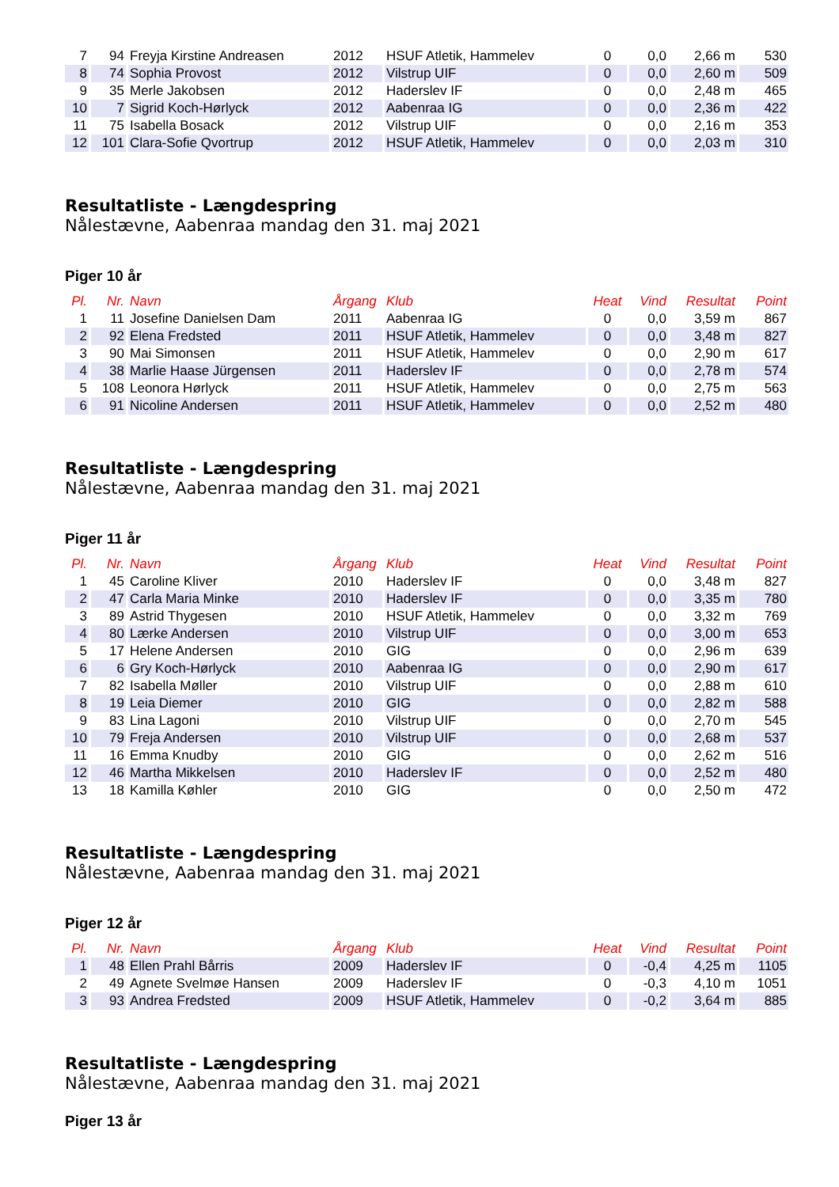| 7 | 94 | Freyja Kirstine Andreasen | 2012 | HSUF Atletik, Hammelev | 0 | 0,0 | 2,66 m | 530 |
| 8 | 74 | Sophia Provost | 2012 | Vilstrup UIF | 0 | 0,0 | 2,60 m | 509 |
| 9 | 35 | Merle Jakobsen | 2012 | Haderslev IF | 0 | 0,0 | 2,48 m | 465 |
| 10 | 7 | Sigrid Koch-Hørlyck | 2012 | Aabenraa IG | 0 | 0,0 | 2,36 m | 422 |
| 11 | 75 | Isabella Bosack | 2012 | Vilstrup UIF | 0 | 0,0 | 2,16 m | 353 |
| 12 | 101 | Clara-Sofie Qvortrup | 2012 | HSUF Atletik, Hammelev | 0 | 0,0 | 2,03 m | 310 |
Resultatliste - Længdespring
Nålestævne, Aabenraa mandag den 31. maj 2021
Piger 10 år
| Pl. | Nr. | Navn | Årgang | Klub | Heat | Vind | Resultat | Point |
| --- | --- | --- | --- | --- | --- | --- | --- | --- |
| 1 | 11 | Josefine Danielsen Dam | 2011 | Aabenraa IG | 0 | 0,0 | 3,59 m | 867 |
| 2 | 92 | Elena Fredsted | 2011 | HSUF Atletik, Hammelev | 0 | 0,0 | 3,48 m | 827 |
| 3 | 90 | Mai Simonsen | 2011 | HSUF Atletik, Hammelev | 0 | 0,0 | 2,90 m | 617 |
| 4 | 38 | Marlie Haase Jürgensen | 2011 | Haderslev IF | 0 | 0,0 | 2,78 m | 574 |
| 5 | 108 | Leonora Hørlyck | 2011 | HSUF Atletik, Hammelev | 0 | 0,0 | 2,75 m | 563 |
| 6 | 91 | Nicoline Andersen | 2011 | HSUF Atletik, Hammelev | 0 | 0,0 | 2,52 m | 480 |
Resultatliste - Længdespring
Nålestævne, Aabenraa mandag den 31. maj 2021
Piger 11 år
| Pl. | Nr. | Navn | Årgang | Klub | Heat | Vind | Resultat | Point |
| --- | --- | --- | --- | --- | --- | --- | --- | --- |
| 1 | 45 | Caroline Kliver | 2010 | Haderslev IF | 0 | 0,0 | 3,48 m | 827 |
| 2 | 47 | Carla Maria Minke | 2010 | Haderslev IF | 0 | 0,0 | 3,35 m | 780 |
| 3 | 89 | Astrid Thygesen | 2010 | HSUF Atletik, Hammelev | 0 | 0,0 | 3,32 m | 769 |
| 4 | 80 | Lærke Andersen | 2010 | Vilstrup UIF | 0 | 0,0 | 3,00 m | 653 |
| 5 | 17 | Helene Andersen | 2010 | GIG | 0 | 0,0 | 2,96 m | 639 |
| 6 | 6 | Gry Koch-Hørlyck | 2010 | Aabenraa IG | 0 | 0,0 | 2,90 m | 617 |
| 7 | 82 | Isabella Møller | 2010 | Vilstrup UIF | 0 | 0,0 | 2,88 m | 610 |
| 8 | 19 | Leia Diemer | 2010 | GIG | 0 | 0,0 | 2,82 m | 588 |
| 9 | 83 | Lina Lagoni | 2010 | Vilstrup UIF | 0 | 0,0 | 2,70 m | 545 |
| 10 | 79 | Freja Andersen | 2010 | Vilstrup UIF | 0 | 0,0 | 2,68 m | 537 |
| 11 | 16 | Emma Knudby | 2010 | GIG | 0 | 0,0 | 2,62 m | 516 |
| 12 | 46 | Martha Mikkelsen | 2010 | Haderslev IF | 0 | 0,0 | 2,52 m | 480 |
| 13 | 18 | Kamilla Køhler | 2010 | GIG | 0 | 0,0 | 2,50 m | 472 |
Resultatliste - Længdespring
Nålestævne, Aabenraa mandag den 31. maj 2021
Piger 12 år
| Pl. | Nr. | Navn | Årgang | Klub | Heat | Vind | Resultat | Point |
| --- | --- | --- | --- | --- | --- | --- | --- | --- |
| 1 | 48 | Ellen Prahl Bårris | 2009 | Haderslev IF | 0 | -0,4 | 4,25 m | 1105 |
| 2 | 49 | Agnete Svelmøe Hansen | 2009 | Haderslev IF | 0 | -0,3 | 4,10 m | 1051 |
| 3 | 93 | Andrea Fredsted | 2009 | HSUF Atletik, Hammelev | 0 | -0,2 | 3,64 m | 885 |
Resultatliste - Længdespring
Nålestævne, Aabenraa mandag den 31. maj 2021
Piger 13 år